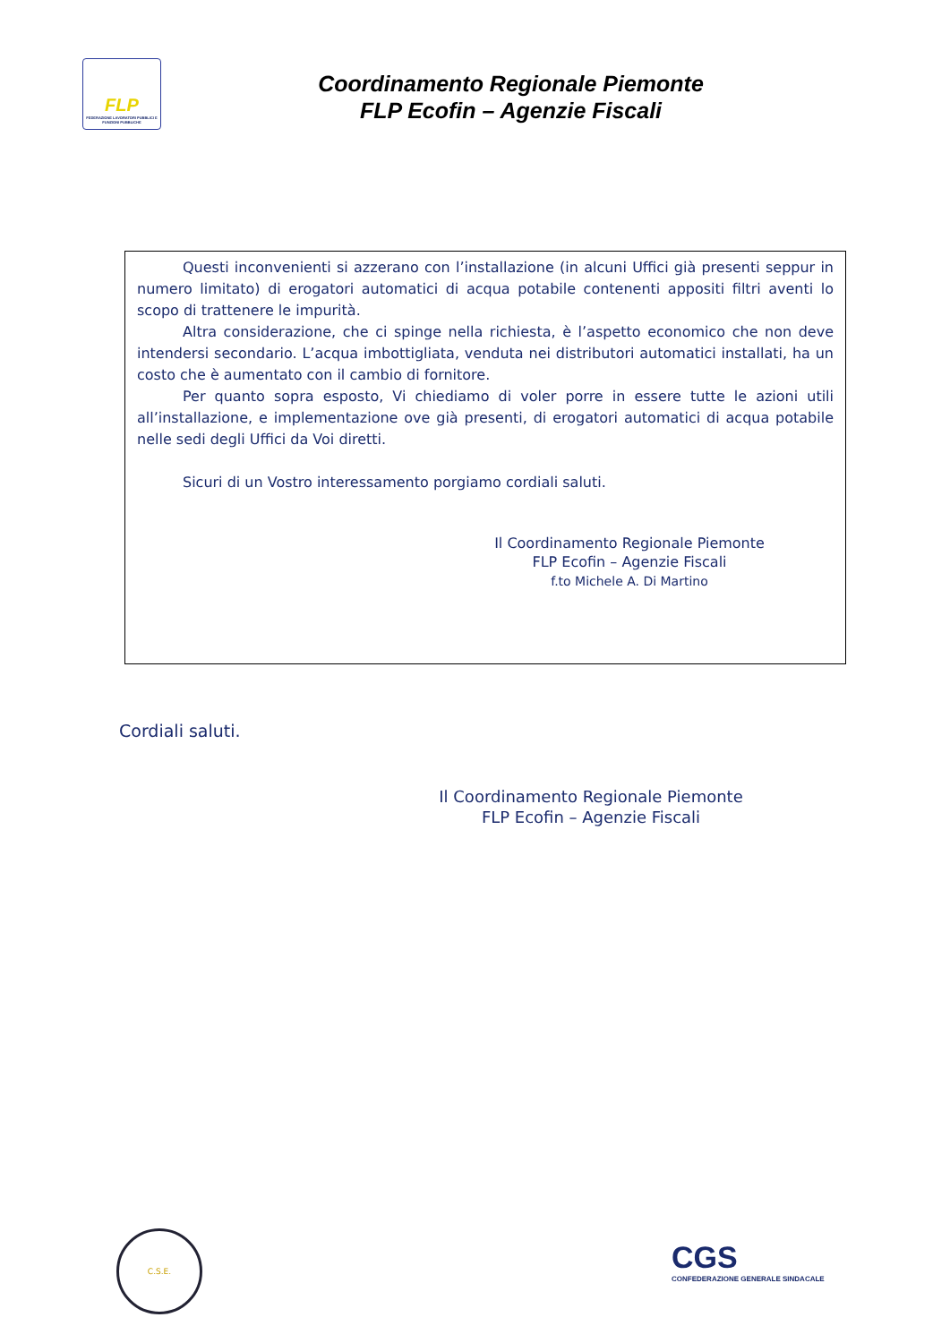FLP
FEDERAZIONE LAVORATORI PUBBLICI E FUNZIONI PUBBLICHE
Coordinamento Regionale Piemonte
FLP Ecofin – Agenzie Fiscali
Questi inconvenienti si azzerano con l’installazione (in alcuni Uffici già presenti seppur in numero limitato) di erogatori automatici di acqua potabile contenenti appositi filtri aventi lo scopo di trattenere le impurità.
Altra considerazione, che ci spinge nella richiesta, è l’aspetto economico che non deve intendersi secondario. L’acqua imbottigliata, venduta nei distributori automatici installati, ha un costo che è aumentato con il cambio di fornitore.
Per quanto sopra esposto, Vi chiediamo di voler porre in essere tutte le azioni utili all’installazione, e implementazione ove già presenti, di erogatori automatici di acqua potabile nelle sedi degli Uffici da Voi diretti.
Sicuri di un Vostro interessamento porgiamo cordiali saluti.
Il Coordinamento Regionale Piemonte
FLP Ecofin – Agenzie Fiscali
f.to Michele A. Di Martino
Cordiali saluti.
Il Coordinamento Regionale Piemonte
FLP Ecofin – Agenzie Fiscali
C.S.E.
CGS
CONFEDERAZIONE GENERALE SINDACALE